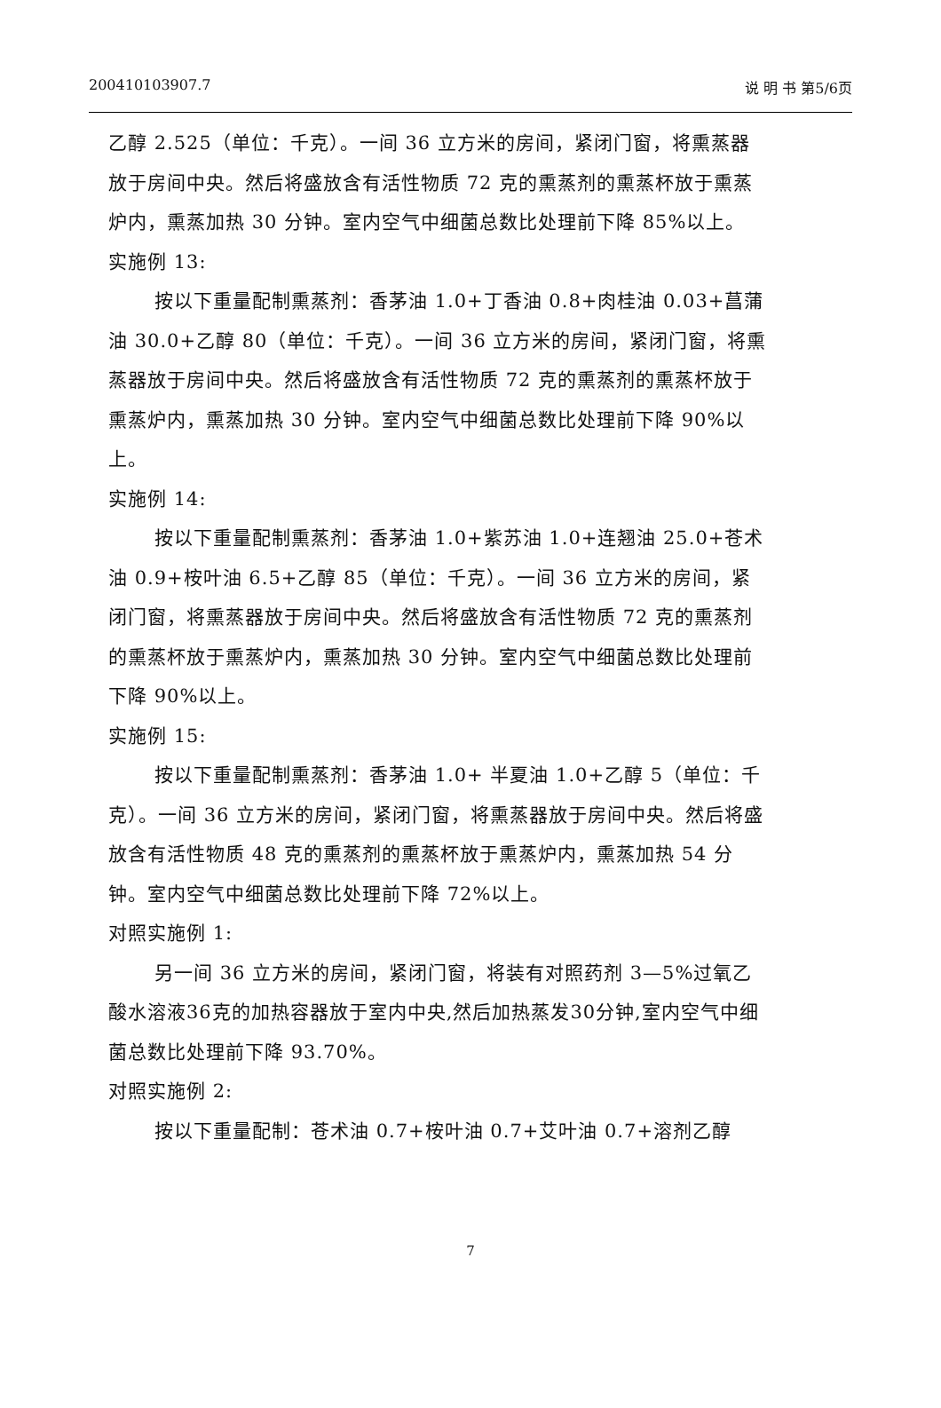200410103907.7 说 明 书 第5/6页
乙醇 2.525（单位：千克）。一间 36 立方米的房间，紧闭门窗，将熏蒸器放于房间中央。然后将盛放含有活性物质 72 克的熏蒸剂的熏蒸杯放于熏蒸炉内，熏蒸加热 30 分钟。室内空气中细菌总数比处理前下降 85%以上。
实施例 13:
按以下重量配制熏蒸剂：香茅油 1.0+丁香油 0.8+肉桂油 0.03+菖蒲油 30.0+乙醇 80（单位：千克）。一间 36 立方米的房间，紧闭门窗，将熏蒸器放于房间中央。然后将盛放含有活性物质 72 克的熏蒸剂的熏蒸杯放于熏蒸炉内，熏蒸加热 30 分钟。室内空气中细菌总数比处理前下降 90%以上。
实施例 14:
按以下重量配制熏蒸剂：香茅油 1.0+紫苏油 1.0+连翘油 25.0+苍术油 0.9+桉叶油 6.5+乙醇 85（单位：千克）。一间 36 立方米的房间，紧闭门窗，将熏蒸器放于房间中央。然后将盛放含有活性物质 72 克的熏蒸剂的熏蒸杯放于熏蒸炉内，熏蒸加热 30 分钟。室内空气中细菌总数比处理前下降 90%以上。
实施例 15:
按以下重量配制熏蒸剂：香茅油 1.0+ 半夏油 1.0+乙醇 5（单位：千克）。一间 36 立方米的房间，紧闭门窗，将熏蒸器放于房间中央。然后将盛放含有活性物质 48 克的熏蒸剂的熏蒸杯放于熏蒸炉内，熏蒸加热 54 分钟。室内空气中细菌总数比处理前下降 72%以上。
对照实施例 1:
另一间 36 立方米的房间，紧闭门窗，将装有对照药剂 3—5%过氧乙酸水溶液36克的加热容器放于室内中央,然后加热蒸发30分钟,室内空气中细菌总数比处理前下降 93.70%。
对照实施例 2:
按以下重量配制：苍术油 0.7+桉叶油 0.7+艾叶油 0.7+溶剂乙醇
7